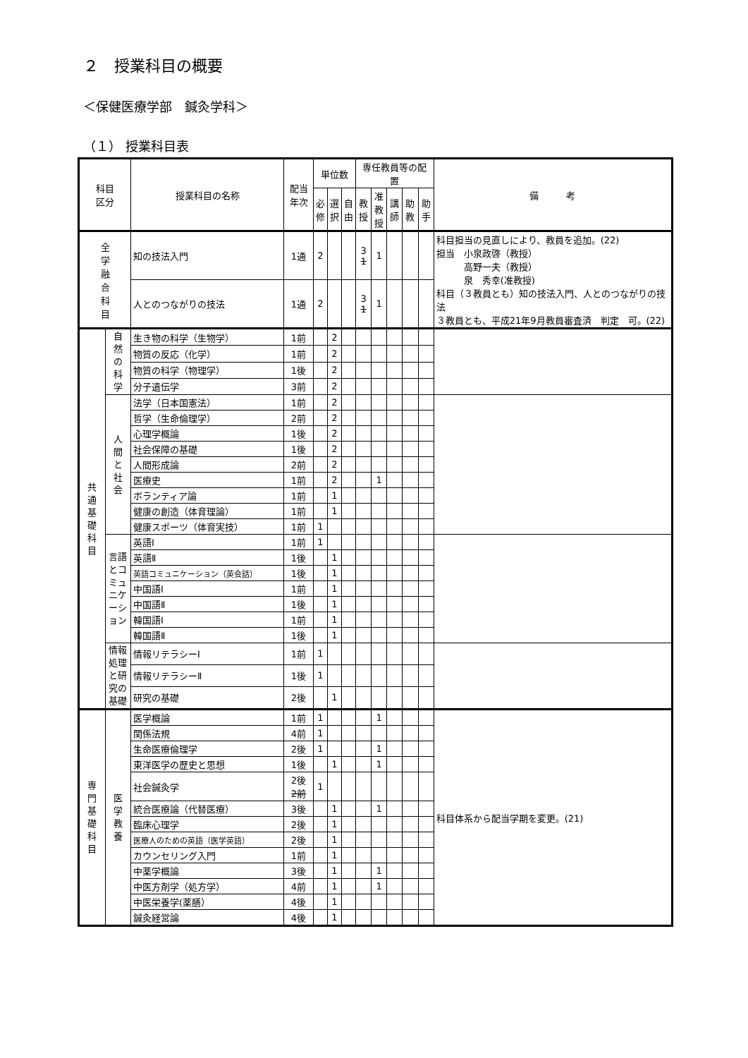２　授業科目の概要
＜保健医療学部　鍼灸学科＞
（１） 授業科目表
| 科目 区分 | | 授業科目の名称 | 配当 年次 | 単位数 | | | 専任教員等の配置 | | | | | 備 考 |
| --- | --- | --- | --- | --- | --- | --- | --- | --- | --- | --- | --- | --- |
| | | | | 必 修 | 選 択 | 自 由 | 教 授 | 准 教 授 | 講 師 | 助 教 | 助 手 | |
| 全 学 融 合 科 目 | | 知の技法入門 | 1通 | 2 | | | 3 1 | 1 | | | | 科目担当の見直しにより、教員を追加。(22) 担当 小泉政啓（教授） 高野一夫（教授） 泉 秀幸(准教授) 科目（３教員とも）知の技法入門、人とのつながりの技法 ３教員とも、平成21年9月教員審査済 判定 可。(22) |
| | | 人とのつながりの技法 | 1通 | 2 | | | 3 1 | 1 | | | | |
| 共 通 基 礎 科 目 | 自 然 の 科 学 | 生き物の科学（生物学） | 1前 | | 2 | | | | | | | |
| | | 物質の反応（化学） | 1前 | | 2 | | | | | | | |
| | | 物質の科学（物理学） | 1後 | | 2 | | | | | | | |
| | | 分子遺伝学 | 3前 | | 2 | | | | | | | |
| | 人 間 と 社 会 | 法学（日本国憲法） | 1前 | | 2 | | | | | | | |
| | | 哲学（生命倫理学） | 2前 | | 2 | | | | | | | |
| | | 心理学概論 | 1後 | | 2 | | | | | | | |
| | | 社会保障の基礎 | 1後 | | 2 | | | | | | | |
| | | 人間形成論 | 2前 | | 2 | | | | | | | |
| | | 医療史 | 1前 | | 2 | | | 1 | | | | |
| | | ボランティア論 | 1前 | | 1 | | | | | | | |
| | | 健康の創造（体育理論） | 1前 | | 1 | | | | | | | |
| | | 健康スポーツ（体育実技） | 1前 | 1 | | | | | | | | |
| | 言語とコミュニケーション | 英語Ⅰ | 1前 | 1 | | | | | | | | |
| | | 英語Ⅱ | 1後 | | 1 | | | | | | | |
| | | 英語コミュニケーション（英会話） | 1後 | | 1 | | | | | | | |
| | | 中国語Ⅰ | 1前 | | 1 | | | | | | | |
| | | 中国語Ⅱ | 1後 | | 1 | | | | | | | |
| | | 韓国語Ⅰ | 1前 | | 1 | | | | | | | |
| | | 韓国語Ⅱ | 1後 | | 1 | | | | | | | |
| | 情報処理と研究の基礎 | 情報リテラシーⅠ | 1前 | 1 | | | | | | | | |
| | | 情報リテラシーⅡ | 1後 | 1 | | | | | | | | |
| | | 研究の基礎 | 2後 | | 1 | | | | | | | |
| 専 門 基 礎 科 目 | 医 学 教 養 | 医学概論 | 1前 | 1 | | | | 1 | | | | 科目体系から配当学期を変更。(21) |
| | | 関係法規 | 4前 | 1 | | | | | | | | |
| | | 生命医療倫理学 | 2後 | 1 | | | | 1 | | | | |
| | | 東洋医学の歴史と思想 | 1後 | | 1 | | | 1 | | | | |
| | | 社会鍼灸学 | 2後 2前 | 1 | | | | | | | | |
| | | 統合医療論（代替医療） | 3後 | | 1 | | | 1 | | | | |
| | | 臨床心理学 | 2後 | | 1 | | | | | | | |
| | | 医療人のための英語（医学英語） | 2後 | | 1 | | | | | | | |
| | | カウンセリング入門 | 1前 | | 1 | | | | | | | |
| | | 中薬学概論 | 3後 | | 1 | | | 1 | | | | |
| | | 中医方剤学（処方学） | 4前 | | 1 | | | 1 | | | | |
| | | 中医栄養学(薬膳） | 4後 | | 1 | | | | | | | |
| | | 鍼灸経営論 | 4後 | | 1 | | | | | | | |